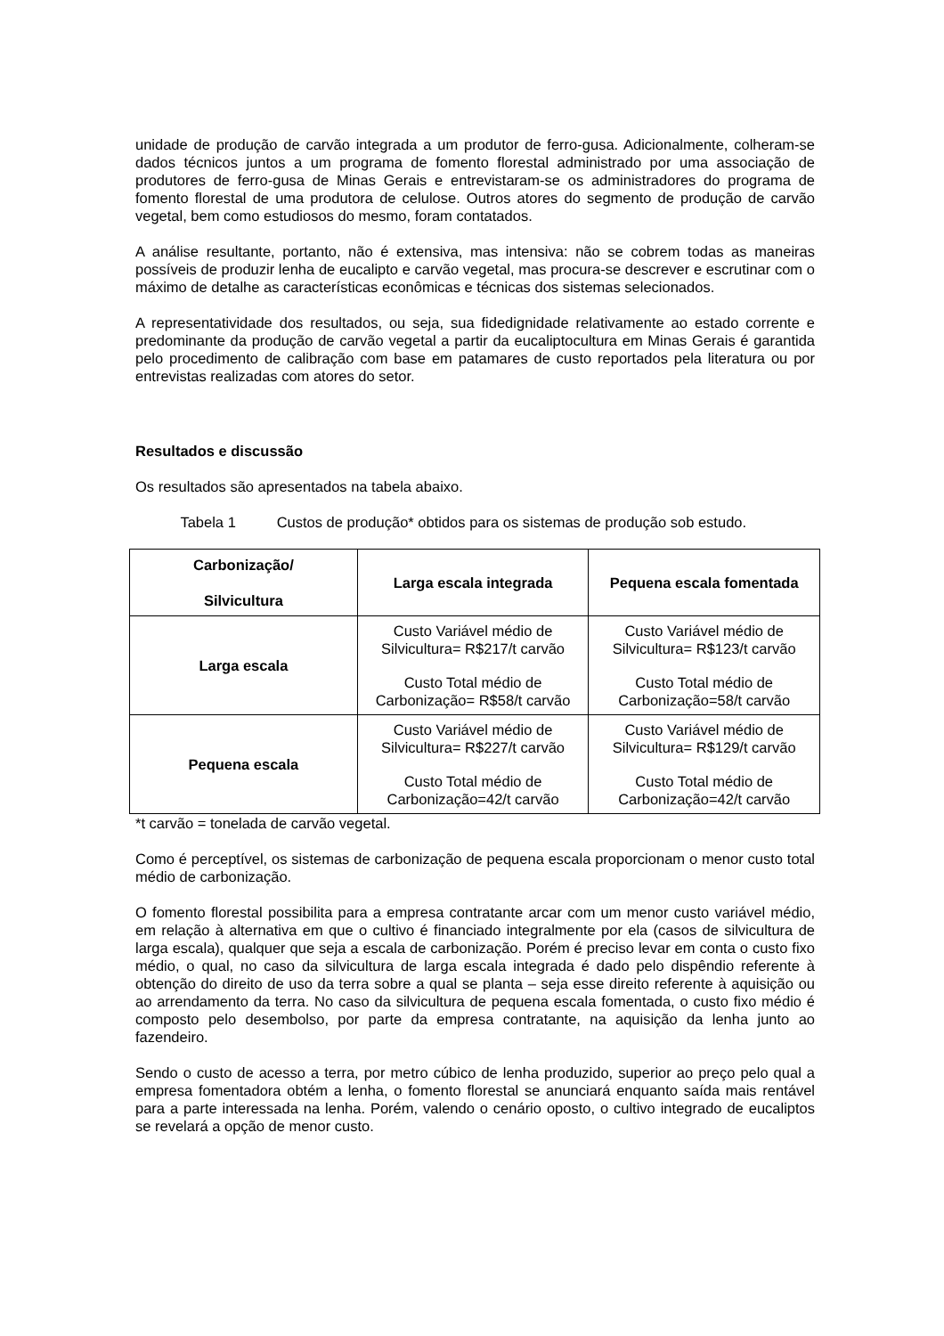unidade de produção de carvão integrada a um produtor de ferro-gusa. Adicionalmente, colheram-se dados técnicos juntos a um programa de fomento florestal administrado por uma associação de produtores de ferro-gusa de Minas Gerais e entrevistaram-se os administradores do programa de fomento florestal de uma produtora de celulose. Outros atores do segmento de produção de carvão vegetal, bem como estudiosos do mesmo, foram contatados.
A análise resultante, portanto, não é extensiva, mas intensiva: não se cobrem todas as maneiras possíveis de produzir lenha de eucalipto e carvão vegetal, mas procura-se descrever e escrutinar com o máximo de detalhe as características econômicas e técnicas dos sistemas selecionados.
A representatividade dos resultados, ou seja, sua fidedignidade relativamente ao estado corrente e predominante da produção de carvão vegetal a partir da eucaliptocultura em Minas Gerais é garantida pelo procedimento de calibração com base em patamares de custo reportados pela literatura ou por entrevistas realizadas com atores do setor.
Resultados e discussão
Os resultados são apresentados na tabela abaixo.
Tabela 1 Custos de produção* obtidos para os sistemas de produção sob estudo.
| Carbonização/ Silvicultura | Larga escala integrada | Pequena escala fomentada |
| --- | --- | --- |
| Larga escala | Custo Variável médio de Silvicultura= R$217/t carvão Custo Total médio de Carbonização= R$58/t carvão | Custo Variável médio de Silvicultura= R$123/t carvão Custo Total médio de Carbonização=58/t carvão |
| Pequena escala | Custo Variável médio de Silvicultura= R$227/t carvão Custo Total médio de Carbonização=42/t carvão | Custo Variável médio de Silvicultura= R$129/t carvão Custo Total médio de Carbonização=42/t carvão |
*t carvão = tonelada de carvão vegetal.
Como é perceptível, os sistemas de carbonização de pequena escala proporcionam o menor custo total médio de carbonização.
O fomento florestal possibilita para a empresa contratante arcar com um menor custo variável médio, em relação à alternativa em que o cultivo é financiado integralmente por ela (casos de silvicultura de larga escala), qualquer que seja a escala de carbonização. Porém é preciso levar em conta o custo fixo médio, o qual, no caso da silvicultura de larga escala integrada é dado pelo dispêndio referente à obtenção do direito de uso da terra sobre a qual se planta – seja esse direito referente à aquisição ou ao arrendamento da terra. No caso da silvicultura de pequena escala fomentada, o custo fixo médio é composto pelo desembolso, por parte da empresa contratante, na aquisição da lenha junto ao fazendeiro.
Sendo o custo de acesso a terra, por metro cúbico de lenha produzido, superior ao preço pelo qual a empresa fomentadora obtém a lenha, o fomento florestal se anunciará enquanto saída mais rentável para a parte interessada na lenha. Porém, valendo o cenário oposto, o cultivo integrado de eucaliptos se revelará a opção de menor custo.